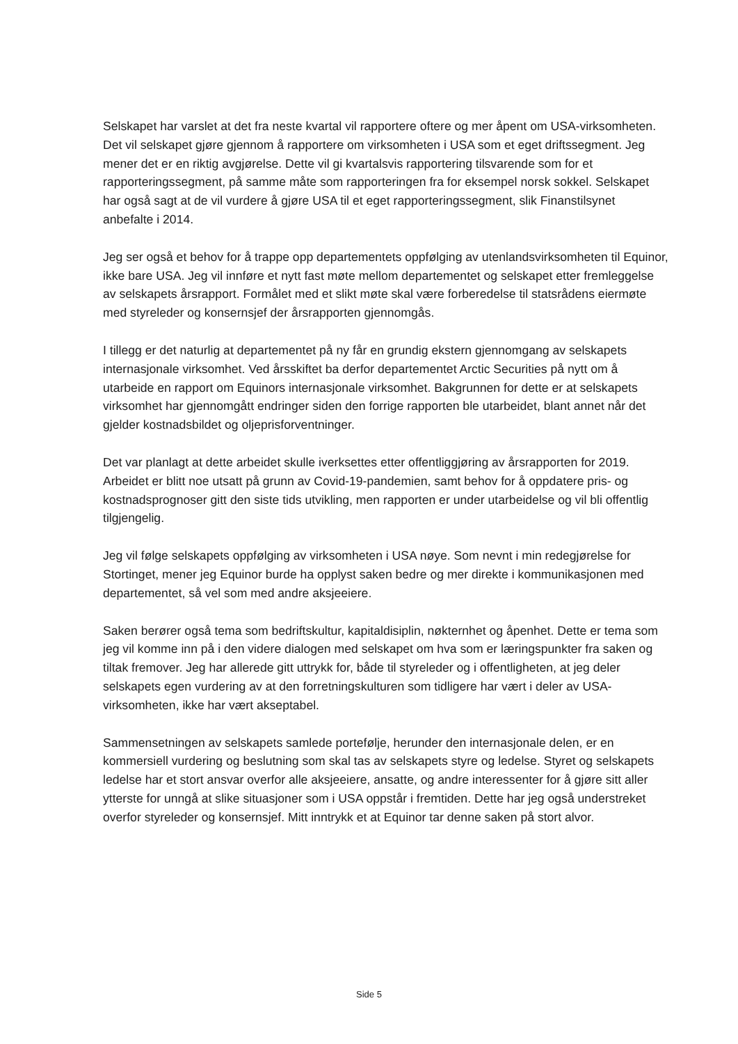Selskapet har varslet at det fra neste kvartal vil rapportere oftere og mer åpent om USA-virksomheten. Det vil selskapet gjøre gjennom å rapportere om virksomheten i USA som et eget driftssegment. Jeg mener det er en riktig avgjørelse. Dette vil gi kvartalsvis rapportering tilsvarende som for et rapporteringssegment, på samme måte som rapporteringen fra for eksempel norsk sokkel. Selskapet har også sagt at de vil vurdere å gjøre USA til et eget rapporteringssegment, slik Finanstilsynet anbefalte i 2014.
Jeg ser også et behov for å trappe opp departementets oppfølging av utenlandsvirksomheten til Equinor, ikke bare USA. Jeg vil innføre et nytt fast møte mellom departementet og selskapet etter fremleggelse av selskapets årsrapport. Formålet med et slikt møte skal være forberedelse til statsrådens eiermøte med styreleder og konsernsjef der årsrapporten gjennomgås.
I tillegg er det naturlig at departementet på ny får en grundig ekstern gjennomgang av selskapets internasjonale virksomhet. Ved årsskiftet ba derfor departementet Arctic Securities på nytt om å utarbeide en rapport om Equinors internasjonale virksomhet. Bakgrunnen for dette er at selskapets virksomhet har gjennomgått endringer siden den forrige rapporten ble utarbeidet, blant annet når det gjelder kostnadsbildet og oljeprisforventninger.
Det var planlagt at dette arbeidet skulle iverksettes etter offentliggjøring av årsrapporten for 2019. Arbeidet er blitt noe utsatt på grunn av Covid-19-pandemien, samt behov for å oppdatere pris- og kostnadsprognoser gitt den siste tids utvikling, men rapporten er under utarbeidelse og vil bli offentlig tilgjengelig.
Jeg vil følge selskapets oppfølging av virksomheten i USA nøye. Som nevnt i min redegjørelse for Stortinget, mener jeg Equinor burde ha opplyst saken bedre og mer direkte i kommunikasjonen med departementet, så vel som med andre aksjeeiere.
Saken berører også tema som bedriftskultur, kapitaldisiplin, nøkternhet og åpenhet. Dette er tema som jeg vil komme inn på i den videre dialogen med selskapet om hva som er læringspunkter fra saken og tiltak fremover. Jeg har allerede gitt uttrykk for, både til styreleder og i offentligheten, at jeg deler selskapets egen vurdering av at den forretningskulturen som tidligere har vært i deler av USA-virksomheten, ikke har vært akseptabel.
Sammensetningen av selskapets samlede portefølje, herunder den internasjonale delen, er en kommersiell vurdering og beslutning som skal tas av selskapets styre og ledelse. Styret og selskapets ledelse har et stort ansvar overfor alle aksjeeiere, ansatte, og andre interessenter for å gjøre sitt aller ytterste for unngå at slike situasjoner som i USA oppstår i fremtiden. Dette har jeg også understreket overfor styreleder og konsernsjef. Mitt inntrykk et at Equinor tar denne saken på stort alvor.
Side 5